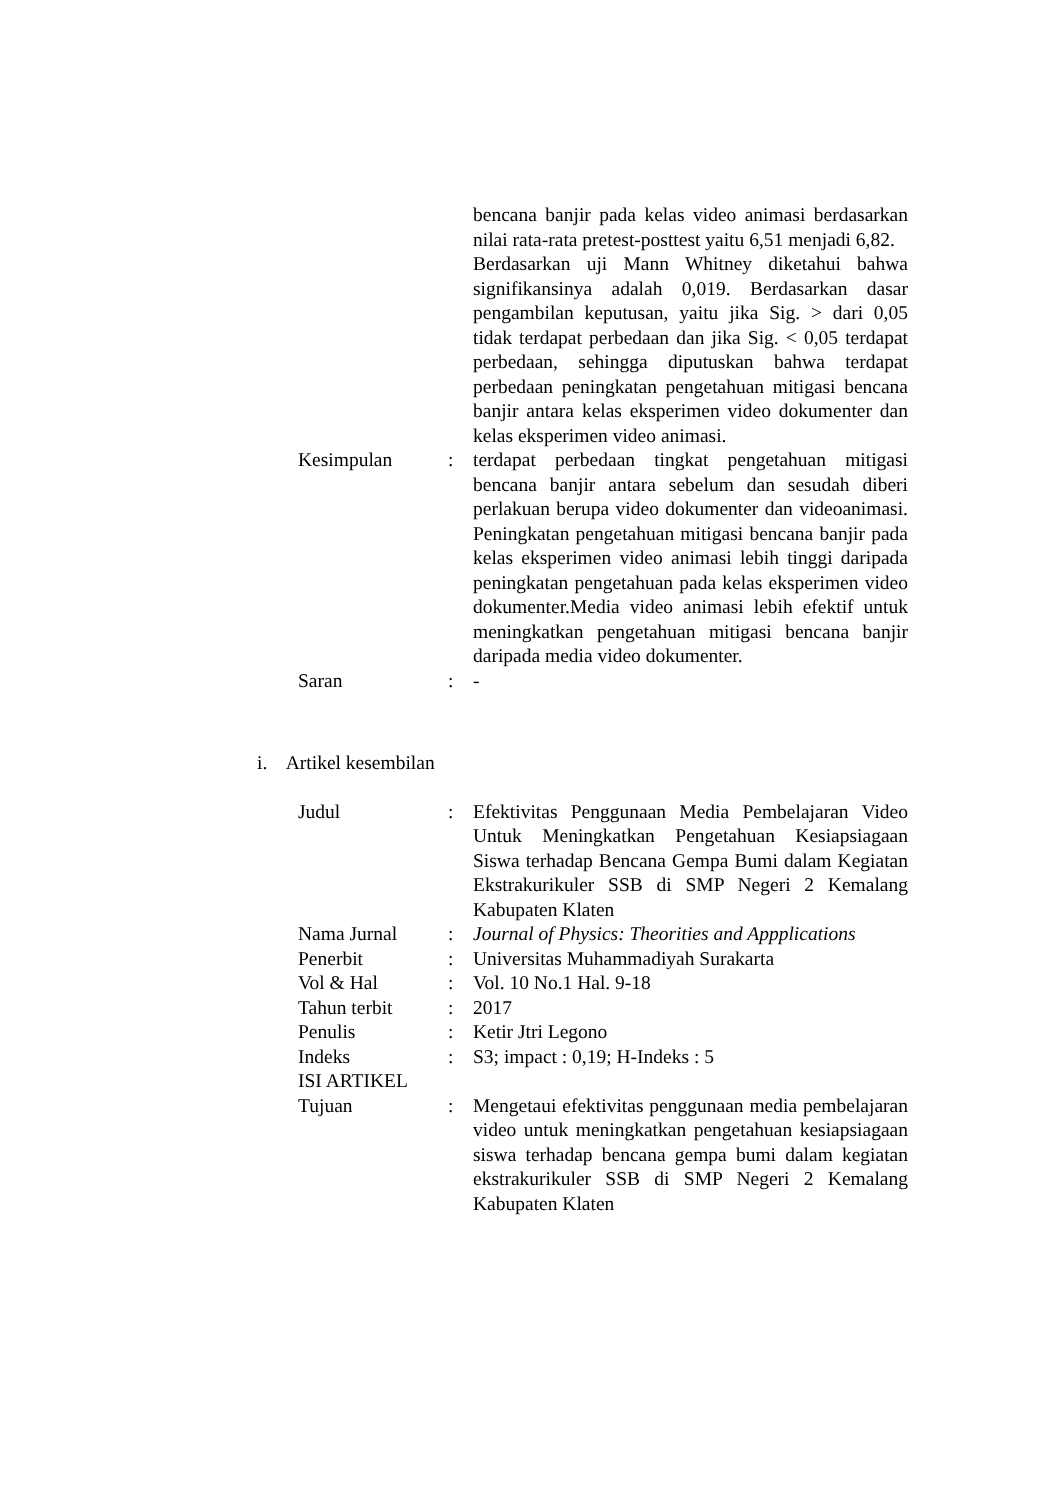| | | bencana banjir pada kelas video animasi berdasarkan nilai rata-rata pretest-posttest yaitu 6,51 menjadi 6,82. Berdasarkan uji Mann Whitney diketahui bahwa signifikansinya adalah 0,019. Berdasarkan dasar pengambilan keputusan, yaitu jika Sig. > dari 0,05 tidak terdapat perbedaan dan jika Sig. < 0,05 terdapat perbedaan, sehingga diputuskan bahwa terdapat perbedaan peningkatan pengetahuan mitigasi bencana banjir antara kelas eksperimen video dokumenter dan kelas eksperimen video animasi. |
| Kesimpulan | : | terdapat perbedaan tingkat pengetahuan mitigasi bencana banjir antara sebelum dan sesudah diberi perlakuan berupa video dokumenter dan videoanimasi. Peningkatan pengetahuan mitigasi bencana banjir pada kelas eksperimen video animasi lebih tinggi daripada peningkatan pengetahuan pada kelas eksperimen video dokumenter.Media video animasi lebih efektif untuk meningkatkan pengetahuan mitigasi bencana banjir daripada media video dokumenter. |
| Saran | : | - |
i. Artikel kesembilan
| Judul | : | Efektivitas Penggunaan Media Pembelajaran Video Untuk Meningkatkan Pengetahuan Kesiapsiagaan Siswa terhadap Bencana Gempa Bumi dalam Kegiatan Ekstrakurikuler SSB di SMP Negeri 2 Kemalang Kabupaten Klaten |
| Nama Jurnal | : | Journal of Physics: Theorities and Appplications |
| Penerbit | : | Universitas Muhammadiyah Surakarta |
| Vol & Hal | : | Vol. 10 No.1 Hal. 9-18 |
| Tahun terbit | : | 2017 |
| Penulis | : | Ketir Jtri Legono |
| Indeks | : | S3; impact : 0,19; H-Indeks : 5 |
| ISI ARTIKEL | | |
| Tujuan | : | Mengetaui efektivitas penggunaan media pembelajaran video untuk meningkatkan pengetahuan kesiapsiagaan siswa terhadap bencana gempa bumi dalam kegiatan ekstrakurikuler SSB di SMP Negeri 2 Kemalang Kabupaten Klaten |